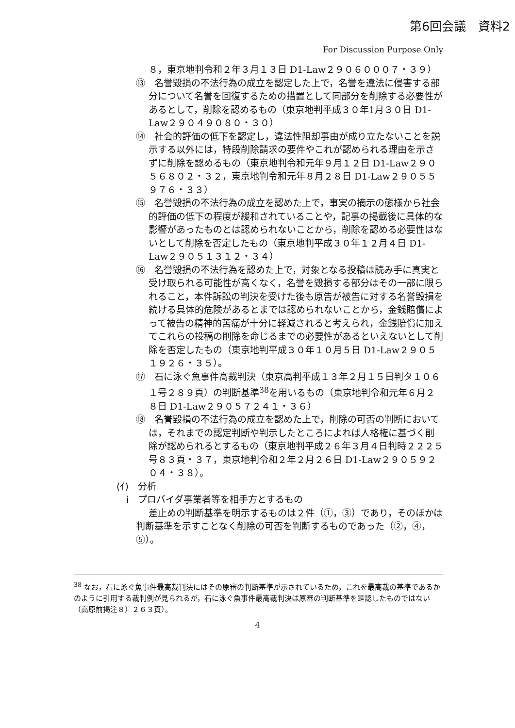第6回会議　資料2
For Discussion Purpose Only
８，東京地判令和２年３月１３日 D1-Law２９０６０００７・３９）
⑬　名誉毀損の不法行為の成立を認定した上で，名誉を違法に侵害する部分について名誉を回復するための措置として同部分を削除する必要性があるとして，削除を認めるもの（東京地判平成３０年1月３０日 D1-Law２９０４９０８０・３０）
⑭　社会的評価の低下を認定し，違法性阻却事由が成り立たないことを説示する以外には，特段削除請求の要件やこれが認められる理由を示さずに削除を認めるもの（東京地判令和元年９月１２日 D1-Law２９０５６８０２・３２，東京地判令和元年８月２８日 D1-Law２９０５５９７６・３３）
⑮　名誉毀損の不法行為の成立を認めた上で，事実の摘示の態様から社会的評価の低下の程度が緩和されていることや，記事の掲載後に具体的な影響があったものとは認められないことから，削除を認める必要性はないとして削除を否定したもの（東京地判平成３０年１２月４日 D1-Law２９０５１３１２・３４）
⑯　名誉毀損の不法行為を認めた上で，対象となる投稿は読み手に真実と受け取られる可能性が高くなく，名誉を毀損する部分はその一部に限られること，本件訴訟の判決を受けた後も原告が被告に対する名誉毀損を続ける具体的危険があるとまでは認められないことから，金銭賠償によって被告の精神的苦痛が十分に軽減されると考えられ，金銭賠償に加えてこれらの投稿の削除を命じるまでの必要性があるといえないとして削除を否定したもの（東京地判平成３０年１０月５日 D1-Law２９０５１９２６・３５）。
⑰　石に泳ぐ魚事件高裁判決（東京高判平成１３年２月１５日判タ１０６１号２８９頁）の判断基準<sup>38</sup>を用いるもの（東京地判令和元年６月２８日 D1-Law２９０５７２４１・３６）
⑱　名誉毀損の不法行為の成立を認めた上で，削除の可否の判断においては，それまでの認定判断や判示したところによれば人格権に基づく削除が認められるとするもの（東京地判平成２６年３月４日判時２２２５号８３頁・３７，東京地判令和２年２月２６日 D1-Law２９０５９２０４・３８）。
(ｲ)　分析
ⅰ　プロバイダ事業者等を相手方とするもの
差止めの判断基準を明示するものは２件（①，③）であり，そのほかは判断基準を示すことなく削除の可否を判断するものであった（②，④，⑤）。
<sup>38</sup> なお，石に泳ぐ魚事件最高裁判決にはその原審の判断基準が示されているため，これを最高裁の基準であるかのように引用する裁判例が見られるが，石に泳ぐ魚事件最高裁判決は原審の判断基準を是認したものではない（高原前掲注８）２６３頁）。
4